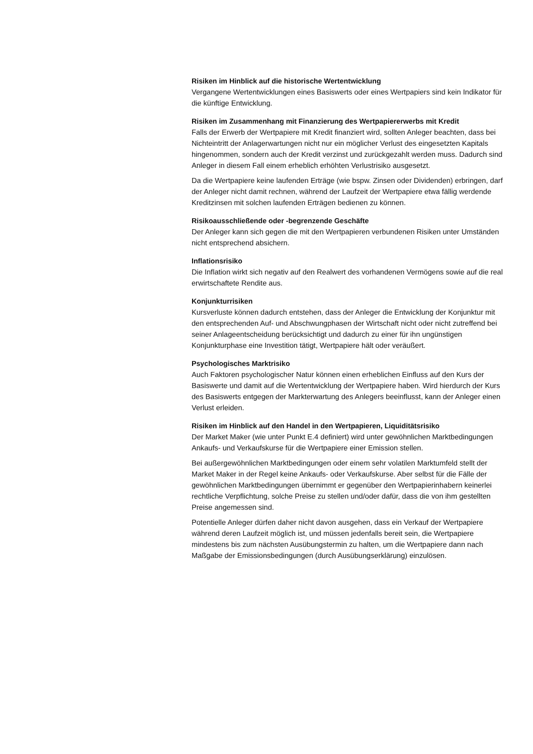Risiken im Hinblick auf die historische Wertentwicklung
Vergangene Wertentwicklungen eines Basiswerts oder eines Wertpapiers sind kein Indikator für die künftige Entwicklung.
Risiken im Zusammenhang mit Finanzierung des Wertpapiererwerbs mit Kredit
Falls der Erwerb der Wertpapiere mit Kredit finanziert wird, sollten Anleger beachten, dass bei Nichteintritt der Anlagerwartungen nicht nur ein möglicher Verlust des eingesetzten Kapitals hingenommen, sondern auch der Kredit verzinst und zurückgezahlt werden muss. Dadurch sind Anleger in diesem Fall einem erheblich erhöhten Verlustrisiko ausgesetzt.
Da die Wertpapiere keine laufenden Erträge (wie bspw. Zinsen oder Dividenden) erbringen, darf der Anleger nicht damit rechnen, während der Laufzeit der Wertpapiere etwa fällig werdende Kreditzinsen mit solchen laufenden Erträgen bedienen zu können.
Risikoausschließende oder -begrenzende Geschäfte
Der Anleger kann sich gegen die mit den Wertpapieren verbundenen Risiken unter Umständen nicht entsprechend absichern.
Inflationsrisiko
Die Inflation wirkt sich negativ auf den Realwert des vorhandenen Vermögens sowie auf die real erwirtschaftete Rendite aus.
Konjunkturrisiken
Kursverluste können dadurch entstehen, dass der Anleger die Entwicklung der Konjunktur mit den entsprechenden Auf- und Abschwungphasen der Wirtschaft nicht oder nicht zutreffend bei seiner Anlageentscheidung berücksichtigt und dadurch zu einer für ihn ungünstigen Konjunkturphase eine Investition tätigt, Wertpapiere hält oder veräußert.
Psychologisches Marktrisiko
Auch Faktoren psychologischer Natur können einen erheblichen Einfluss auf den Kurs der Basiswerte und damit auf die Wertentwicklung der Wertpapiere haben. Wird hierdurch der Kurs des Basiswerts entgegen der Markterwartung des Anlegers beeinflusst, kann der Anleger einen Verlust erleiden.
Risiken im Hinblick auf den Handel in den Wertpapieren, Liquiditätsrisiko
Der Market Maker (wie unter Punkt E.4 definiert) wird unter gewöhnlichen Marktbedingungen Ankaufs- und Verkaufskurse für die Wertpapiere einer Emission stellen.
Bei außergewöhnlichen Marktbedingungen oder einem sehr volatilen Marktumfeld stellt der Market Maker in der Regel keine Ankaufs- oder Verkaufskurse. Aber selbst für die Fälle der gewöhnlichen Marktbedingungen übernimmt er gegenüber den Wertpapierinhabern keinerlei rechtliche Verpflichtung, solche Preise zu stellen und/oder dafür, dass die von ihm gestellten Preise angemessen sind.
Potentielle Anleger dürfen daher nicht davon ausgehen, dass ein Verkauf der Wertpapiere während deren Laufzeit möglich ist, und müssen jedenfalls bereit sein, die Wertpapiere mindestens bis zum nächsten Ausübungstermin zu halten, um die Wertpapiere dann nach Maßgabe der Emissionsbedingungen (durch Ausübungserklärung) einzulösen.